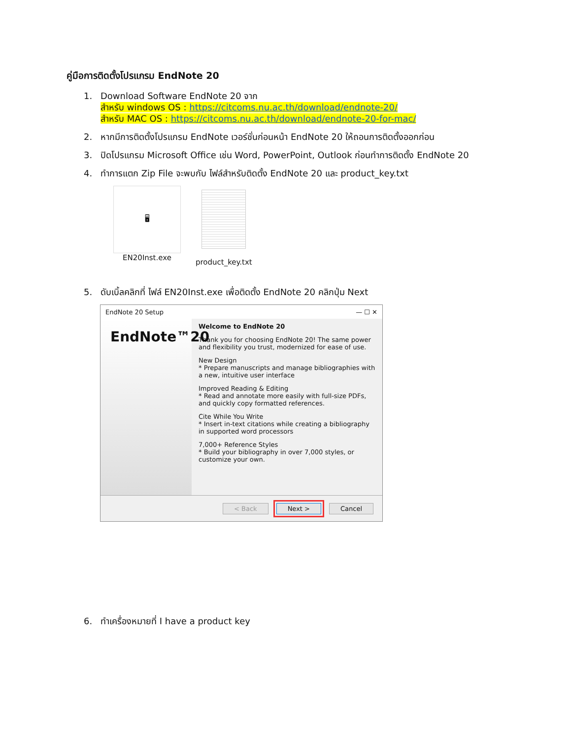คู่มือการติดตั้งโปรแกรม EndNote 20
1. Download Software EndNote 20 จาก
สำหรับ windows OS : https://citcoms.nu.ac.th/download/endnote-20/
สำหรับ MAC OS : https://citcoms.nu.ac.th/download/endnote-20-for-mac/
2. หากมีการติดตั้งโปรแกรม EndNote เวอร์ชั่นก่อนหน้า EndNote 20 ให้ถอนการติดตั้งออกก่อน
3. ปิดโปรแกรม Microsoft Office เช่น Word, PowerPoint, Outlook ก่อนทำการติดตั้ง EndNote 20
4. ทำการแตก Zip File จะพบกับ ไฟล์สำหรับติดตั้ง EndNote 20 และ product_key.txt
🖥
EN20Inst.exe
product_key.txt
5. ดับเบิ้ลคลิกที่ ไฟล์ EN20Inst.exe เพื่อติดตั้ง EndNote 20 คลิกปุ่ม Next
EndNote 20 Setup — ☐ ✕
EndNote™20
Welcome to EndNote 20
Thank you for choosing EndNote 20! The same power and flexibility you trust, modernized for ease of use.
New Design
* Prepare manuscripts and manage bibliographies with a new, intuitive user interface
Improved Reading & Editing
* Read and annotate more easily with full-size PDFs, and quickly copy formatted references.
Cite While You Write
* Insert in-text citations while creating a bibliography in supported word processors
7,000+ Reference Styles
* Build your bibliography in over 7,000 styles, or customize your own.
< Back Next > Cancel
6. ทำเครื่องหมายที่ I have a product key